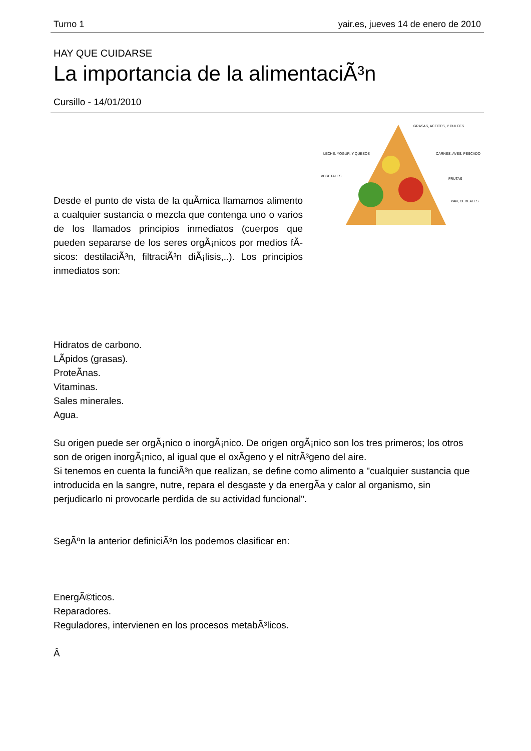Turno 1 yair.es, jueves 14 de enero de 2010
HAY QUE CUIDARSE
La importancia de la alimentaciÃ³n
Cursillo - 14/01/2010
Desde el punto de vista de la quÃ­mica llamamos alimento a cualquier sustancia o mezcla que contenga uno o varios de los llamados principios inmediatos (cuerpos que pueden separarse de los seres orgÃ¡nicos por medios fÃ­sicos: destilaciÃ³n, filtraciÃ³n diÃ¡lisis,..). Los principios inmediatos son:
GRASAS, ACEITES, Y DULCES
LECHE, YOGUR, Y QUESOS
CARNES, AVES, PESCADO
VEGETALES
FRUTAS
PAN, CEREALES
Hidratos de carbono.
LÃ­pidos (grasas).
ProteÃ­nas.
Vitaminas.
Sales minerales.
Agua.
Su origen puede ser orgÃ¡nico o inorgÃ¡nico. De origen orgÃ¡nico son los tres primeros; los otros son de origen inorgÃ¡nico, al igual que el oxÃ­geno y el nitrÃ³geno del aire.
Si tenemos en cuenta la funciÃ³n que realizan, se define como alimento a "cualquier sustancia que introducida en la sangre, nutre, repara el desgaste y da energÃ­a y calor al organismo, sin perjudicarlo ni provocarle perdida de su actividad funcional".
SegÃºn la anterior definiciÃ³n los podemos clasificar en:
EnergÃ©ticos.
Reparadores.
Reguladores, intervienen en los procesos metabÃ³licos.
Â